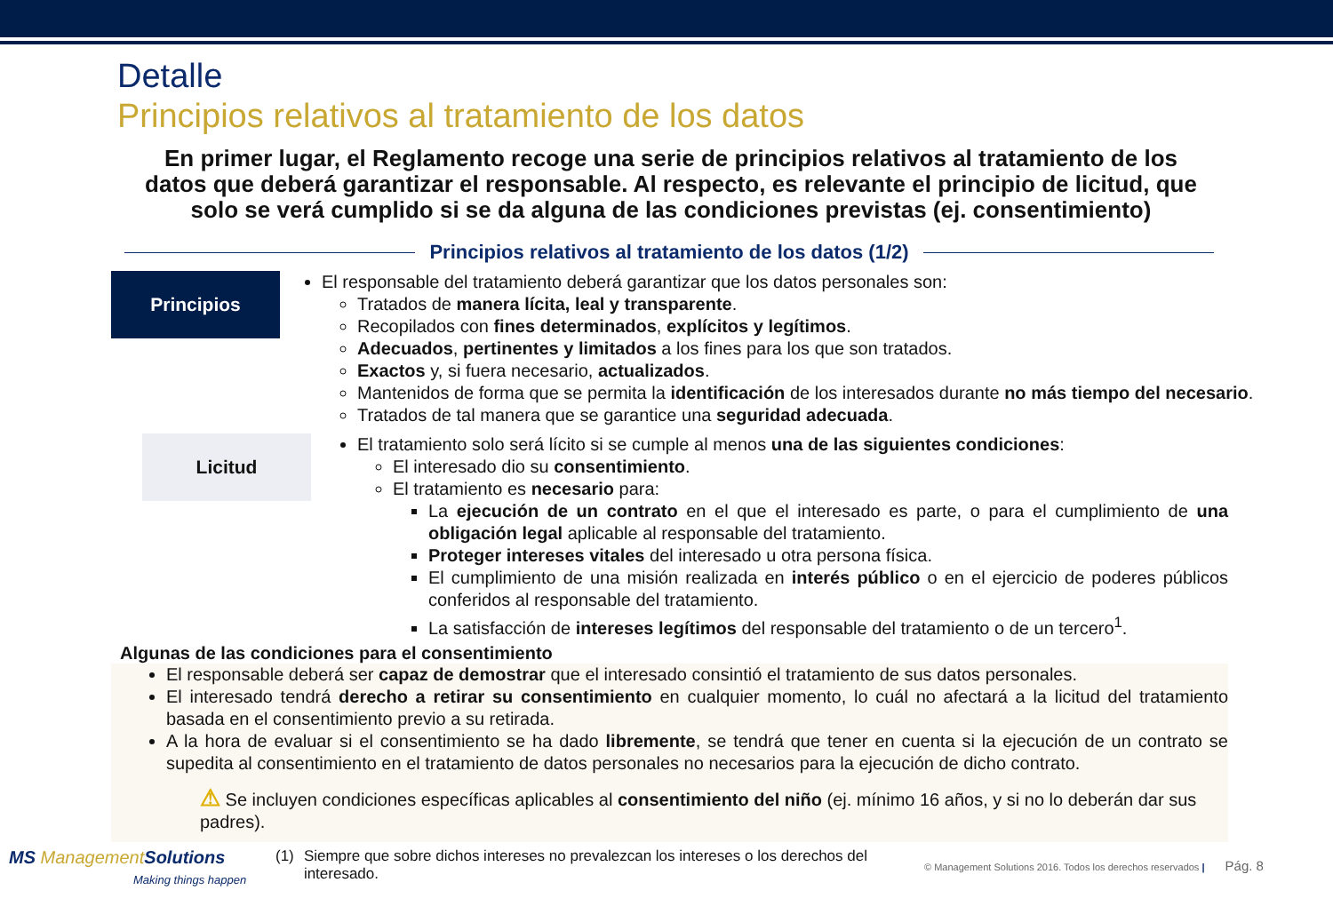Detalle
Principios relativos al tratamiento de los datos
En primer lugar, el Reglamento recoge una serie de principios relativos al tratamiento de los datos que deberá garantizar el responsable. Al respecto, es relevante el principio de licitud, que solo se verá cumplido si se da alguna de las condiciones previstas (ej. consentimiento)
Principios relativos al tratamiento de los datos (1/2)
Principios
El responsable del tratamiento deberá garantizar que los datos personales son:
Tratados de manera lícita, leal y transparente.
Recopilados con fines determinados, explícitos y legítimos.
Adecuados, pertinentes y limitados a los fines para los que son tratados.
Exactos y, si fuera necesario, actualizados.
Mantenidos de forma que se permita la identificación de los interesados durante no más tiempo del necesario.
Tratados de tal manera que se garantice una seguridad adecuada.
Licitud
El tratamiento solo será lícito si se cumple al menos una de las siguientes condiciones:
El interesado dio su consentimiento.
El tratamiento es necesario para:
La ejecución de un contrato en el que el interesado es parte, o para el cumplimiento de una obligación legal aplicable al responsable del tratamiento.
Proteger intereses vitales del interesado u otra persona física.
El cumplimiento de una misión realizada en interés público o en el ejercicio de poderes públicos conferidos al responsable del tratamiento.
La satisfacción de intereses legítimos del responsable del tratamiento o de un tercero<sup>1</sup>.
Algunas de las condiciones para el consentimiento
El responsable deberá ser capaz de demostrar que el interesado consintió el tratamiento de sus datos personales.
El interesado tendrá derecho a retirar su consentimiento en cualquier momento, lo cuál no afectará a la licitud del tratamiento basada en el consentimiento previo a su retirada.
A la hora de evaluar si el consentimiento se ha dado libremente, se tendrá que tener en cuenta si la ejecución de un contrato se supedita al consentimiento en el tratamiento de datos personales no necesarios para la ejecución de dicho contrato.
⚠ Se incluyen condiciones específicas aplicables al consentimiento del niño (ej. mínimo 16 años, y si no lo deberán dar sus padres).
MS ManagementSolutions
Making things happen
(1) Siempre que sobre dichos intereses no prevalezcan los intereses o los derechos del interesado.
© Management Solutions 2016. Todos los derechos reservados | Pág. 8